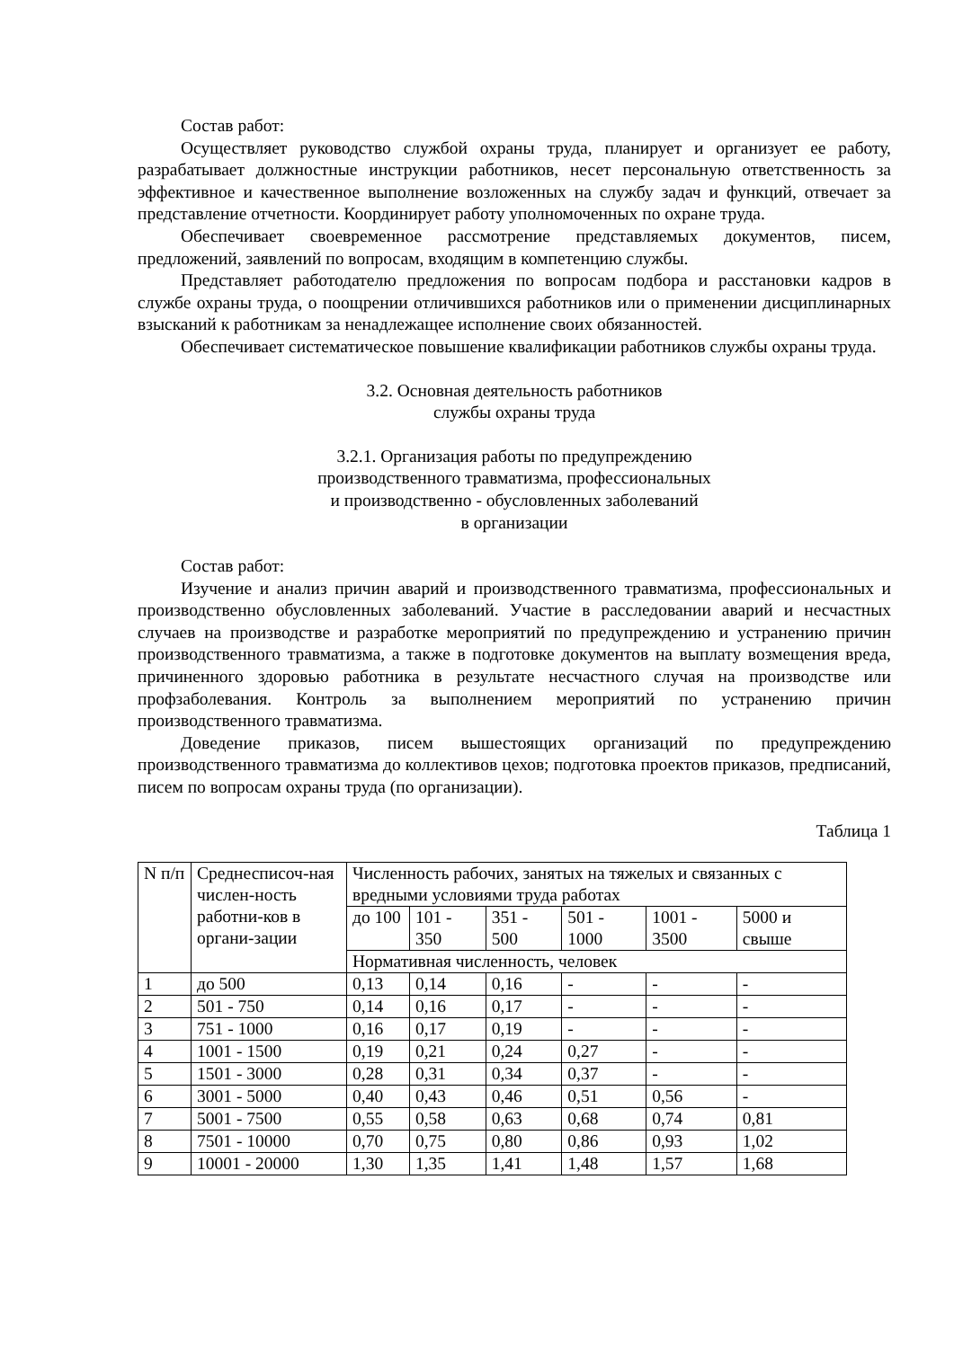Состав работ:
Осуществляет руководство службой охраны труда, планирует и организует ее работу, разрабатывает должностные инструкции работников, несет персональную ответственность за эффективное и качественное выполнение возложенных на службу задач и функций, отвечает за представление отчетности. Координирует работу уполномоченных по охране труда.
Обеспечивает своевременное рассмотрение представляемых документов, писем, предложений, заявлений по вопросам, входящим в компетенцию службы.
Представляет работодателю предложения по вопросам подбора и расстановки кадров в службе охраны труда, о поощрении отличившихся работников или о применении дисциплинарных взысканий к работникам за ненадлежащее исполнение своих обязанностей.
Обеспечивает систематическое повышение квалификации работников службы охраны труда.
3.2. Основная деятельность работников
службы охраны труда
3.2.1. Организация работы по предупреждению
производственного травматизма, профессиональных
и производственно - обусловленных заболеваний
в организации
Состав работ:
Изучение и анализ причин аварий и производственного травматизма, профессиональных и производственно обусловленных заболеваний. Участие в расследовании аварий и несчастных случаев на производстве и разработке мероприятий по предупреждению и устранению причин производственного травматизма, а также в подготовке документов на выплату возмещения вреда, причиненного здоровью работника в результате несчастного случая на производстве или профзаболевания. Контроль за выполнением мероприятий по устранению причин производственного травматизма.
Доведение приказов, писем вышестоящих организаций по предупреждению производственного травматизма до коллективов цехов; подготовка проектов приказов, предписаний, писем по вопросам охраны труда (по организации).
Таблица 1
| N п/п | Среднесписоч-ная числен-ность работни-ков в органи-зации | Численность рабочих, занятых на тяжелых и связанных с вредными условиями труда работах | | | | | |
| | | до 100 | 101 - 350 | 351 - 500 | 501 - 1000 | 1001 - 3500 | 5000 и свыше |
| | | Нормативная численность, человек | | | | | |
| 1 | до 500 | 0,13 | 0,14 | 0,16 | - | - | - |
| 2 | 501 - 750 | 0,14 | 0,16 | 0,17 | - | - | - |
| 3 | 751 - 1000 | 0,16 | 0,17 | 0,19 | - | - | - |
| 4 | 1001 - 1500 | 0,19 | 0,21 | 0,24 | 0,27 | - | - |
| 5 | 1501 - 3000 | 0,28 | 0,31 | 0,34 | 0,37 | - | - |
| 6 | 3001 - 5000 | 0,40 | 0,43 | 0,46 | 0,51 | 0,56 | - |
| 7 | 5001 - 7500 | 0,55 | 0,58 | 0,63 | 0,68 | 0,74 | 0,81 |
| 8 | 7501 - 10000 | 0,70 | 0,75 | 0,80 | 0,86 | 0,93 | 1,02 |
| 9 | 10001 - 20000 | 1,30 | 1,35 | 1,41 | 1,48 | 1,57 | 1,68 |